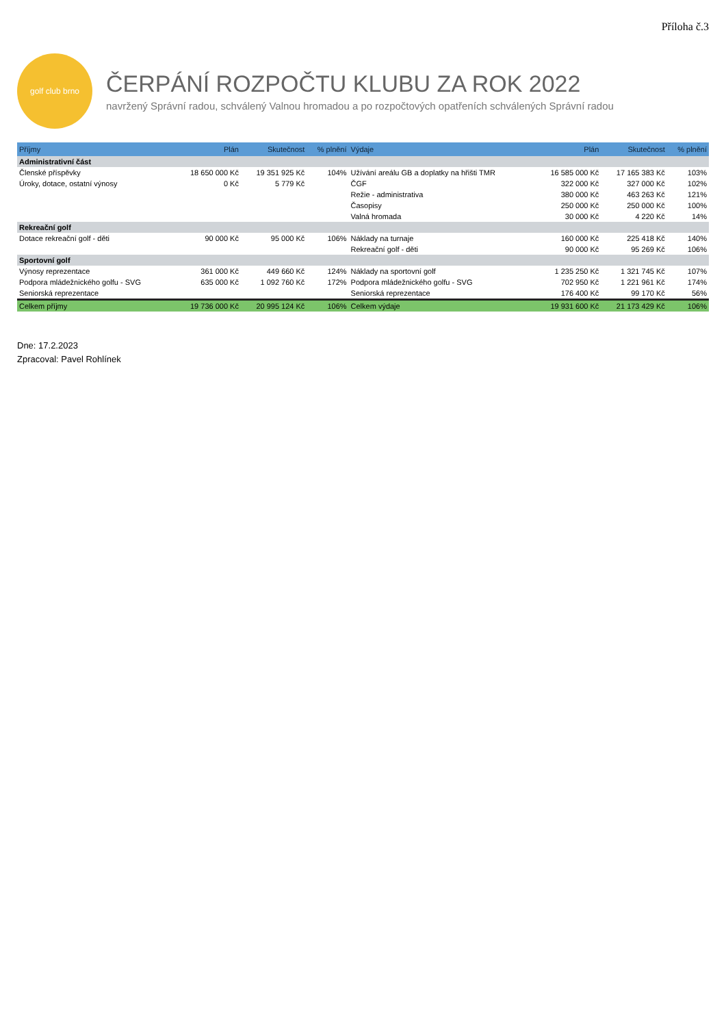Příloha č.3
golf club brno
ČERPÁNÍ ROZPOČTU KLUBU ZA ROK 2022
navržený Správní radou, schválený Valnou hromadou a po rozpočtových opatřeních schválených Správní radou
| Příjmy | Plán | Skutečnost | % plnění | Výdaje | Plán | Skutečnost | % plnění |
| --- | --- | --- | --- | --- | --- | --- | --- |
| Administrativní část | | | | | | | |
| Členské příspěvky | 18 650 000 Kč | 19 351 925 Kč | 104% | Užívání areálu GB a doplatky na hřišti TMR | 16 585 000 Kč | 17 165 383 Kč | 103% |
| Úroky, dotace, ostatní výnosy | 0 Kč | 5 779 Kč | | ČGF | 322 000 Kč | 327 000 Kč | 102% |
| | | | | Režie - administrativa | 380 000 Kč | 463 263 Kč | 121% |
| | | | | Časopisy | 250 000 Kč | 250 000 Kč | 100% |
| | | | | Valná hromada | 30 000 Kč | 4 220 Kč | 14% |
| Rekreační golf | | | | | | | |
| Dotace rekreační golf - děti | 90 000 Kč | 95 000 Kč | 106% | Náklady na turnaje | 160 000 Kč | 225 418 Kč | 140% |
| | | | | Rekreační golf - děti | 90 000 Kč | 95 269 Kč | 106% |
| Sportovní golf | | | | | | | |
| Výnosy reprezentace | 361 000 Kč | 449 660 Kč | 124% | Náklady na sportovní golf | 1 235 250 Kč | 1 321 745 Kč | 107% |
| Podpora mládežnického golfu - SVG | 635 000 Kč | 1 092 760 Kč | 172% | Podpora mládežnického golfu - SVG | 702 950 Kč | 1 221 961 Kč | 174% |
| Seniorská reprezentace | | | | Seniorská reprezentace | 176 400 Kč | 99 170 Kč | 56% |
| Celkem příjmy | 19 736 000 Kč | 20 995 124 Kč | 106% | Celkem výdaje | 19 931 600 Kč | 21 173 429 Kč | 106% |
Dne: 17.2.2023
Zpracoval: Pavel Rohlínek